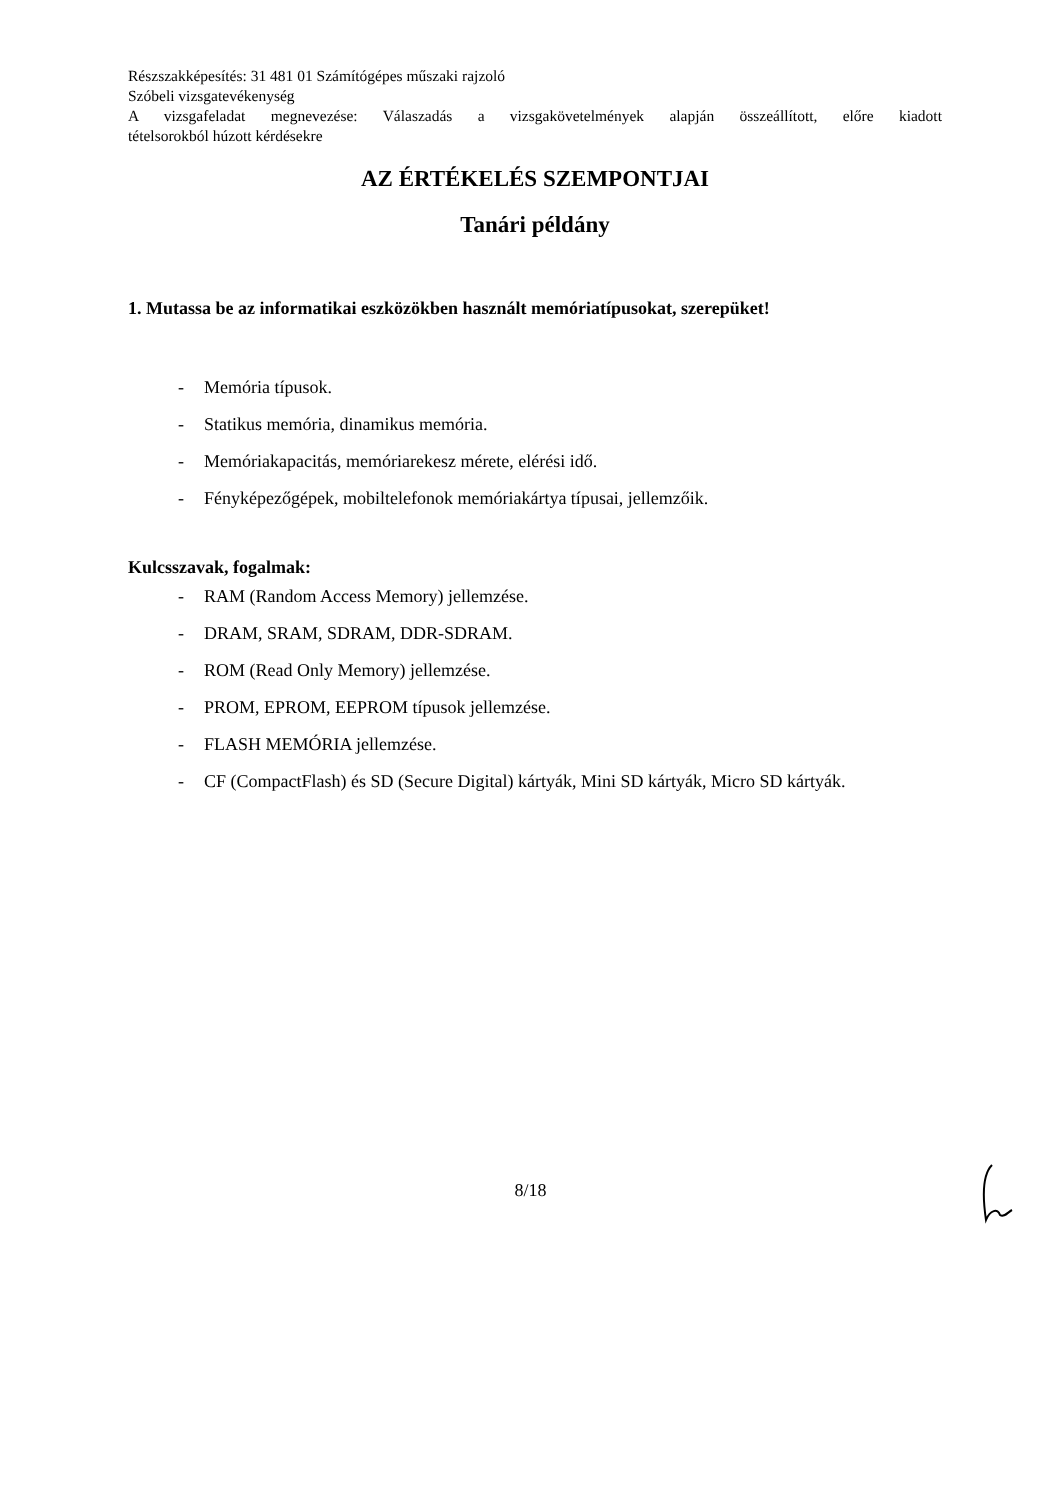Részszakképesítés: 31 481 01 Számítógépes műszaki rajzoló
Szóbeli vizsgatevékenység
A vizsgafeladat megnevezése: Válaszadás a vizsgakövetelmények alapján összeállított, előre kiadott
tételsorokból húzott kérdésekre
AZ ÉRTÉKELÉS SZEMPONTJAI
Tanári példány
1. Mutassa be az informatikai eszközökben használt memóriatípusokat, szerepüket!
- Memória típusok.
- Statikus memória, dinamikus memória.
- Memóriakapacitás, memóriarekesz mérete, elérési idő.
- Fényképezőgépek, mobiltelefonok memóriakártya típusai, jellemzőik.
Kulcsszavak, fogalmak:
- RAM (Random Access Memory) jellemzése.
- DRAM, SRAM, SDRAM, DDR-SDRAM.
- ROM (Read Only Memory) jellemzése.
- PROM, EPROM, EEPROM típusok jellemzése.
- FLASH MEMÓRIA jellemzése.
- CF (CompactFlash) és SD (Secure Digital) kártyák, Mini SD kártyák, Micro SD kártyák.
8/18